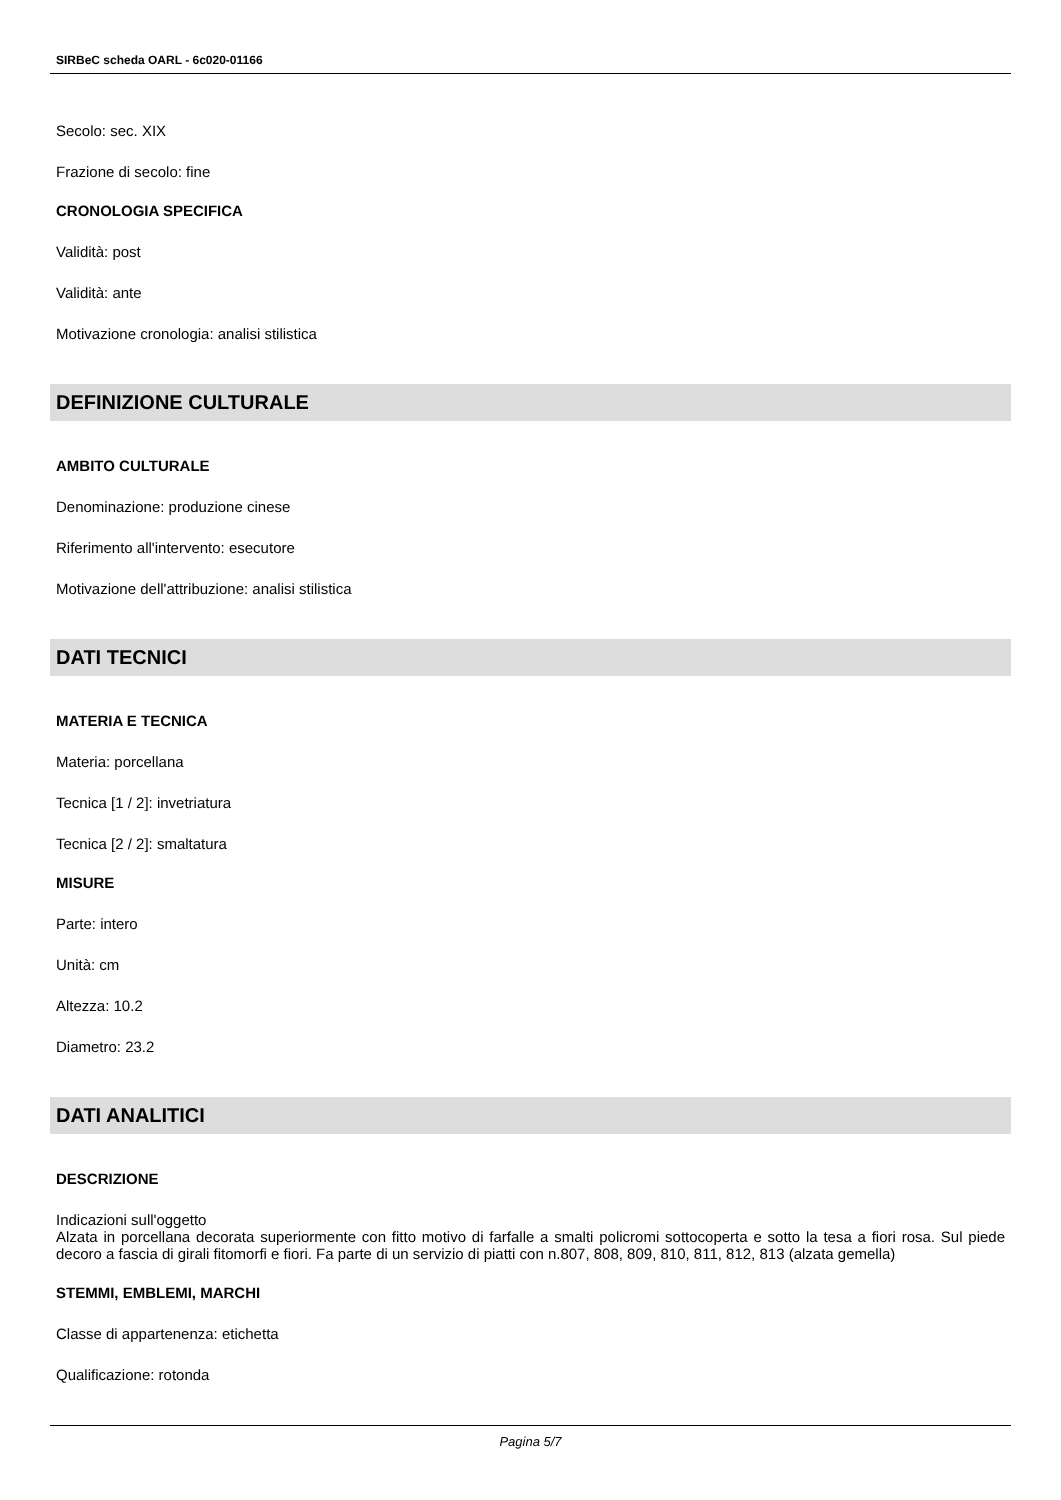SIRBeC scheda OARL - 6c020-01166
Secolo: sec. XIX
Frazione di secolo: fine
CRONOLOGIA SPECIFICA
Validità: post
Validità: ante
Motivazione cronologia: analisi stilistica
DEFINIZIONE CULTURALE
AMBITO CULTURALE
Denominazione: produzione cinese
Riferimento all'intervento: esecutore
Motivazione dell'attribuzione: analisi stilistica
DATI TECNICI
MATERIA E TECNICA
Materia: porcellana
Tecnica [1 / 2]: invetriatura
Tecnica [2 / 2]: smaltatura
MISURE
Parte: intero
Unità: cm
Altezza: 10.2
Diametro: 23.2
DATI ANALITICI
DESCRIZIONE
Indicazioni sull'oggetto
Alzata in porcellana decorata superiormente con fitto motivo di farfalle a smalti policromi sottocoperta e sotto la tesa a fiori rosa. Sul piede decoro a fascia di girali fitomorfi e fiori. Fa parte di un servizio di piatti con n.807, 808, 809, 810, 811, 812, 813 (alzata gemella)
STEMMI, EMBLEMI, MARCHI
Classe di appartenenza: etichetta
Qualificazione: rotonda
Pagina 5/7